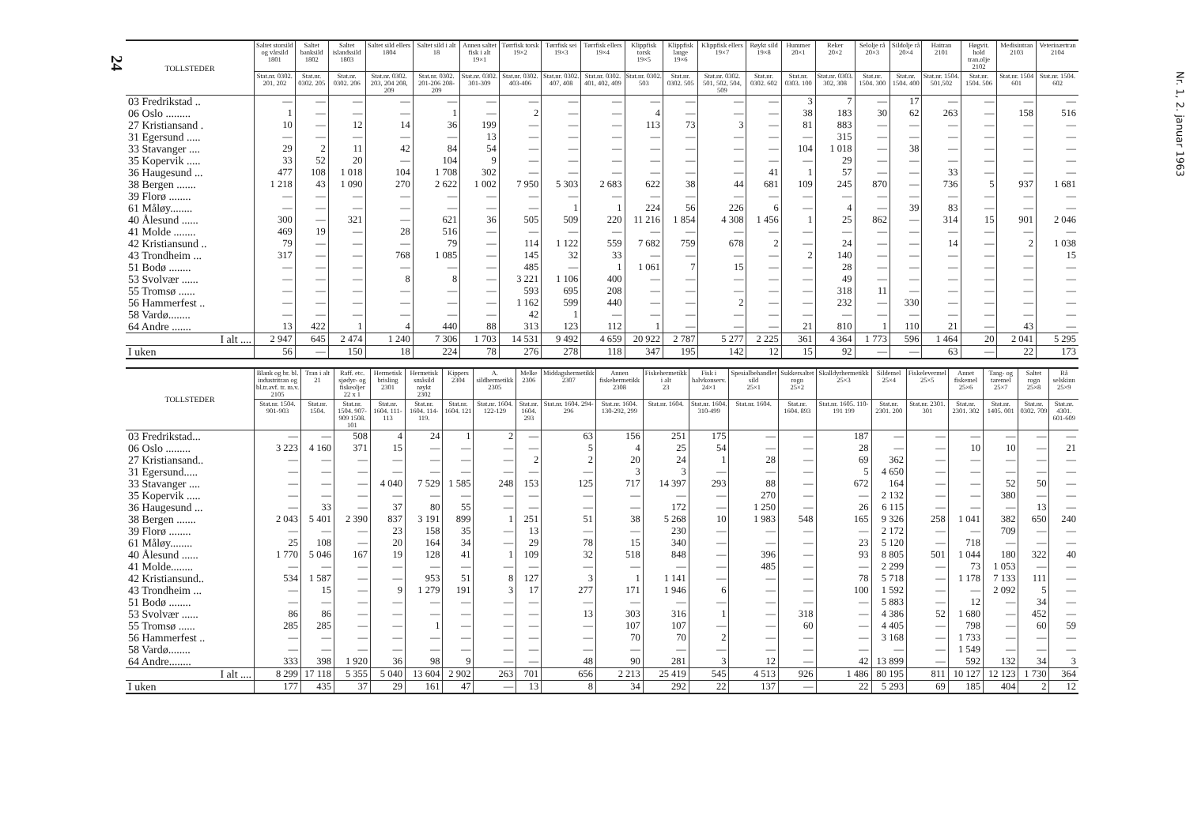24
| TOLLSTEDER | Saltet storsild og vårsild 1801 | Saltet banksild 1802 | Saltet islandssild 1803 | Saltet sild ellers 1804 | Saltet sild i alt 18 | Annen saltet fisk i alt 19×1 | Tørrfisk torsk 19×2 | Tørrfisk sei 19×3 | Tørrfisk ellers 19×4 | Klippfisk torsk 19×5 | Klippfisk lange 19×6 | Klippfisk ellers 19×7 | Røykt sild 19×8 | Hummer 20×1 | Reker 20×2 | Selolje rå 20×3 | Sildolje rå 20×4 | Haitran 2101 | Høgvit. hold tran.olje 2102 | Medisintran 2103 | Veterinærtran 2104 |
| --- | --- | --- | --- | --- | --- | --- | --- | --- | --- | --- | --- | --- | --- | --- | --- | --- | --- | --- | --- | --- | --- |
| | Stat.nr. 0302. 201, 202 | Stat.nr. 0302. 205 | Stat.nr. 0302. 206 | Stat.nr. 0302. 203, 204 208, 209 | Stat.nr. 0302. 201-206 208-209 | Stat.nr. 0302. 301-309 | Stat.nr. 0302. 403-406 | Stat.nr. 0302. 407, 408 | Stat.nr. 0302. 401, 402, 409 | Stat.nr. 0302. 503 | Stat.nr. 0302. 505 | Stat.nr. 0302. 501, 502, 504, 509 | Stat.nr. 0302. 602 | Stat.nr. 0303. 100 | Stat.nr. 0303. 302, 308 | Stat.nr. 1504. 300 | Stat.nr. 1504. 400 | Stat.nr. 1504. 501,502 | Stat.nr. 1504. 506 | Stat.nr. 1504 601 | Stat.nr. 1504. 602 |
| 03 Fredrikstad .. | — | — | — | — | — | — | — | — | — | — | — | — | — | 3 | 7 | — | 17 | — | — | — | — |
| 06 Oslo ......... | 1 | — | — | — | 1 | — | 2 | — | — | 4 | — | — | — | 38 | 183 | 30 | 62 | 263 | — | 158 | 516 |
| 27 Kristiansand . | 10 | — | 12 | 14 | 36 | 199 | — | — | — | 113 | 73 | 3 | — | 81 | 883 | — | — | — | — | — | — |
| 31 Egersund ..... | — | — | — | — | — | 13 | — | — | — | — | — | — | — | — | 315 | — | — | — | — | — | — |
| 33 Stavanger .... | 29 | 2 | 11 | 42 | 84 | 54 | — | — | — | — | — | — | — | 104 | 1 018 | — | 38 | — | — | — | — |
| 35 Kopervik ..... | 33 | 52 | 20 | — | 104 | 9 | — | — | — | — | — | — | — | — | 29 | — | — | — | — | — | — |
| 36 Haugesund ... | 477 | 108 | 1 018 | 104 | 1 708 | 302 | — | — | — | — | — | — | 41 | 1 | 57 | — | — | 33 | — | — | — |
| 38 Bergen ....... | 1 218 | 43 | 1 090 | 270 | 2 622 | 1 002 | 7 950 | 5 303 | 2 683 | 622 | 38 | 44 | 681 | 109 | 245 | 870 | — | 736 | 5 | 937 | 1 681 |
| 39 Florø ........ | — | — | — | — | — | — | — | — | — | — | — | — | — | — | — | — | — | — | — | — | — |
| 61 Måløy........ | — | — | — | — | — | — | — | 1 | 1 | 224 | 56 | 226 | 6 | — | 4 | — | 39 | 83 | — | — | — |
| 40 Ålesund ...... | 300 | — | 321 | — | 621 | 36 | 505 | 509 | 220 | 11 216 | 1 854 | 4 308 | 1 456 | 1 | 25 | 862 | — | 314 | 15 | 901 | 2 046 |
| 41 Molde ........ | 469 | 19 | — | 28 | 516 | — | — | — | — | — | — | — | — | — | — | — | — | — | — | — | — |
| 42 Kristiansund .. | 79 | — | — | — | 79 | — | 114 | 1 122 | 559 | 7 682 | 759 | 678 | 2 | — | 24 | — | — | 14 | — | 2 | 1 038 |
| 43 Trondheim ... | 317 | — | — | 768 | 1 085 | — | 145 | 32 | 33 | — | — | — | — | 2 | 140 | — | — | — | — | — | 15 |
| 51 Bodø ........ | — | — | — | — | — | — | 485 | — | 1 | 1 061 | 7 | 15 | — | — | 28 | — | — | — | — | — | — |
| 53 Svolvær ...... | — | — | — | 8 | 8 | — | 3 221 | 1 106 | 400 | — | — | — | — | — | 49 | — | — | — | — | — | — |
| 55 Tromsø ...... | — | — | — | — | — | — | 593 | 695 | 208 | — | — | — | — | — | 318 | 11 | — | — | — | — | — |
| 56 Hammerfest .. | — | — | — | — | — | — | 1 162 | 599 | 440 | — | — | 2 | — | — | 232 | — | 330 | — | — | — | — |
| 58 Vardø........ | — | — | — | — | — | — | 42 | 1 | — | — | — | — | — | — | — | — | — | — | — | — | — |
| 64 Andre ....... | 13 | 422 | 1 | 4 | 440 | 88 | 313 | 123 | 112 | 1 | — | — | — | 21 | 810 | 1 | 110 | 21 | — | 43 | — |
| I alt .... | 2 947 | 645 | 2 474 | 1 240 | 7 306 | 1 703 | 14 531 | 9 492 | 4 659 | 20 922 | 2 787 | 5 277 | 2 225 | 361 | 4 364 | 1 773 | 596 | 1 464 | 20 | 2 041 | 5 295 |
| I uken | 56 | — | 150 | 18 | 224 | 78 | 276 | 278 | 118 | 347 | 195 | 142 | 12 | 15 | 92 | — | — | 63 | — | 22 | 173 |
| TOLLSTEDER | Blank og br. bl. industritran og bl.tr.avf. tr. m.v. 2105 | Tran i alt 21 | Raff. etc. sjødyr- og fiskeoljer 22 x 1 | Hermetisk brisling 2301 | Hermetisk småsild røykt 2302 | Kippers 2304 | A. sildhermetikk 2305 | Melke 2306 | Middagshermetikk 2307 | Annen fiskehermetikk 2308 | Fiskehermetikk i alt 23 | Fisk i halvkonserv. 24×1 | Spesialbehandlet sild 25×1 | Sukkersaltet rogn 25×2 | Skalldyrhermetikk 25×3 | Sildemel 25×4 | Fiskelevermel 25×5 | Annet fiskemel 25×6 | Tang- og taremel 25×7 | Saltet rogn 25×8 | Rå selskinn 25×9 |
| --- | --- | --- | --- | --- | --- | --- | --- | --- | --- | --- | --- | --- | --- | --- | --- | --- | --- | --- | --- | --- | --- |
| | Stat.nr. 1504. 901-903 | Stat.nr. 1504. | Stat.nr. 1504. 907-909 1508. 101 | Stat.nr. 1604. 111-113 | Stat.nr. 1604. 114-119. | Stat.nr. 1604. 121 | Stat.nr. 1604. 122-129 | Stat.nr. 1604. 293 | Stat.nr. 1604. 294-296 | Stat.nr. 1604. 130-292, 299 | Stat.nr. 1604. | Stat.nr. 1604. 310-499 | Stat.nr. 1604. | Stat.nr. 1604. 893 | Stat.nr. 1605. 110-191 199 | Stat.nr. 2301. 200 | Stat.nr. 2301. 301 | Stat.nr. 2301. 302 | Stat.nr. 1405. 001 | Stat.nr. 0302. 709 | Stat.nr. 4301. 601-609 |
| 03 Fredrikstad... | — | — | 508 | 4 | 24 | 1 | 2 | — | 63 | 156 | 251 | 175 | — | — | 187 | — | — | — | — | — | — |
| 06 Oslo ......... | 3 223 | 4 160 | 371 | 15 | — | — | — | — | 5 | 4 | 25 | 54 | — | — | 28 | — | — | 10 | 10 | — | 21 |
| 27 Kristiansand.. | — | — | — | — | — | — | — | 2 | 2 | 20 | 24 | 1 | 28 | — | 69 | 362 | — | — | — | — | — |
| 31 Egersund..... | — | — | — | — | — | — | — | — | — | 3 | 3 | — | — | — | 5 | 4 650 | — | — | — | — | — |
| 33 Stavanger .... | — | — | — | 4 040 | 7 529 | 1 585 | 248 | 153 | 125 | 717 | 14 397 | 293 | 88 | — | 672 | 164 | — | — | 52 | 50 | — |
| 35 Kopervik ..... | — | — | — | — | — | — | — | — | — | — | — | — | 270 | — | — | 2 132 | — | — | 380 | — | — |
| 36 Haugesund ... | — | 33 | — | 37 | 80 | 55 | — | — | — | — | 172 | — | 1 250 | — | 26 | 6 115 | — | — | — | 13 | — |
| 38 Bergen ....... | 2 043 | 5 401 | 2 390 | 837 | 3 191 | 899 | 1 | 251 | 51 | 38 | 5 268 | 10 | 1 983 | 548 | 165 | 9 326 | 258 | 1 041 | 382 | 650 | 240 |
| 39 Florø ........ | — | — | — | 23 | 158 | 35 | — | 13 | — | — | 230 | — | — | — | — | 2 172 | — | — | 709 | — | — |
| 61 Måløy........ | 25 | 108 | — | 20 | 164 | 34 | — | 29 | 78 | 15 | 340 | — | — | — | 23 | 5 120 | — | 718 | — | — | — |
| 40 Ålesund ...... | 1 770 | 5 046 | 167 | 19 | 128 | 41 | 1 | 109 | 32 | 518 | 848 | — | 396 | — | 93 | 8 805 | 501 | 1 044 | 180 | 322 | 40 |
| 41 Molde........ | — | — | — | — | — | — | — | — | — | — | — | — | 485 | — | — | 2 299 | — | 73 | 1 053 | — | — |
| 42 Kristiansund.. | 534 | 1 587 | — | — | 953 | 51 | 8 | 127 | 3 | 1 | 1 141 | — | — | — | 78 | 5 718 | — | 1 178 | 7 133 | 111 | — |
| 43 Trondheim ... | — | 15 | — | 9 | 1 279 | 191 | 3 | 17 | 277 | 171 | 1 946 | 6 | — | — | 100 | 1 592 | — | — | 2 092 | 5 | — |
| 51 Bodø ........ | — | — | — | — | — | — | — | — | — | — | — | — | — | — | — | 5 883 | — | 12 | — | 34 | — |
| 53 Svolvær ...... | 86 | 86 | — | — | — | — | — | — | 13 | 303 | 316 | 1 | — | 318 | — | 4 386 | 52 | 1 680 | — | 452 | — |
| 55 Tromsø ...... | 285 | 285 | — | — | 1 | — | — | — | — | 107 | 107 | — | — | 60 | — | 4 405 | — | 798 | — | 60 | 59 |
| 56 Hammerfest .. | — | — | — | — | — | — | — | — | — | 70 | 70 | 2 | — | — | — | 3 168 | — | 1 733 | — | — | — |
| 58 Vardø........ | — | — | — | — | — | — | — | — | — | — | — | — | — | — | — | — | — | 1 549 | — | — | — |
| 64 Andre........ | 333 | 398 | 1 920 | 36 | 98 | 9 | — | — | 48 | 90 | 281 | 3 | 12 | — | 42 | 13 899 | — | 592 | 132 | 34 | 3 |
| I alt .... | 8 299 | 17 118 | 5 355 | 5 040 | 13 604 | 2 902 | 263 | 701 | 656 | 2 213 | 25 419 | 545 | 4 513 | 926 | 1 486 | 80 195 | 811 | 10 127 | 12 123 | 1 730 | 364 |
| I uken | 177 | 435 | 37 | 29 | 161 | 47 | — | 13 | 8 | 34 | 292 | 22 | 137 | — | 22 | 5 293 | 69 | 185 | 404 | 2 | 12 |
Nr. 1, 2. januar 1963